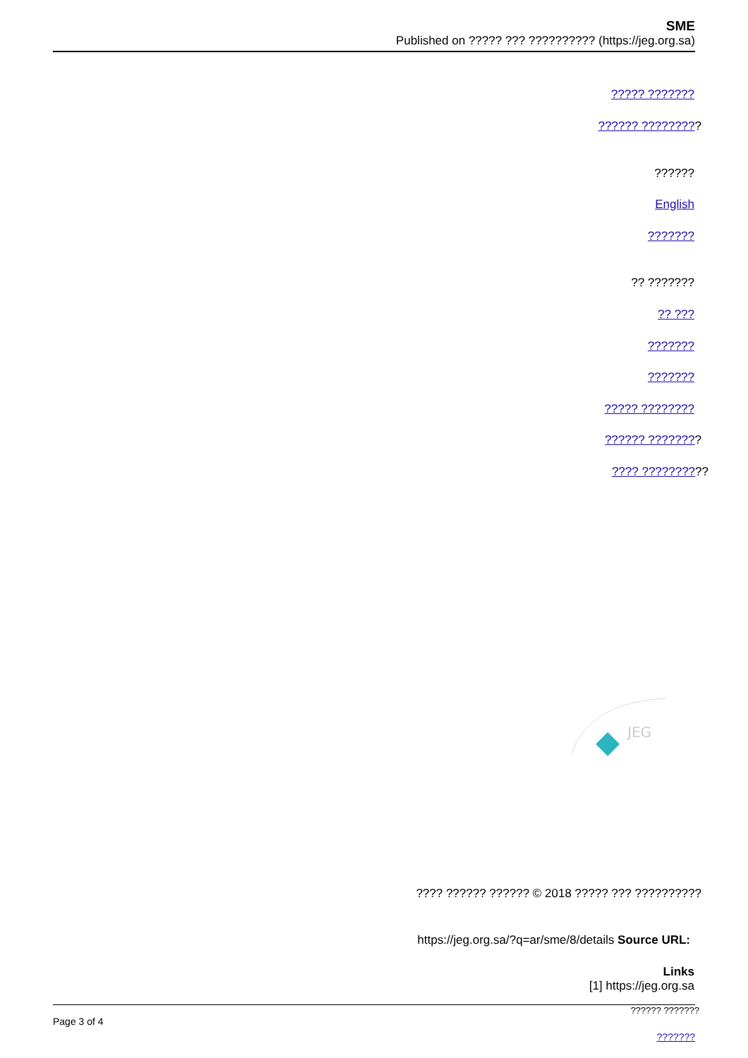SME
Published on ????? ??? ?????????? (https://jeg.org.sa)
????? ???????
?????? ?????????
??????
English
???????
?? ???????
?? ???
???????
???????
????? ????????
?????? ????????
???? ??????????
JEG
???? ?????? ?????? © 2018 ????? ??? ??????????
https://jeg.org.sa/?q=ar/sme/8/details Source URL:
Links
[1] https://jeg.org.sa
?????? ???????
Page 3 of 4
???????